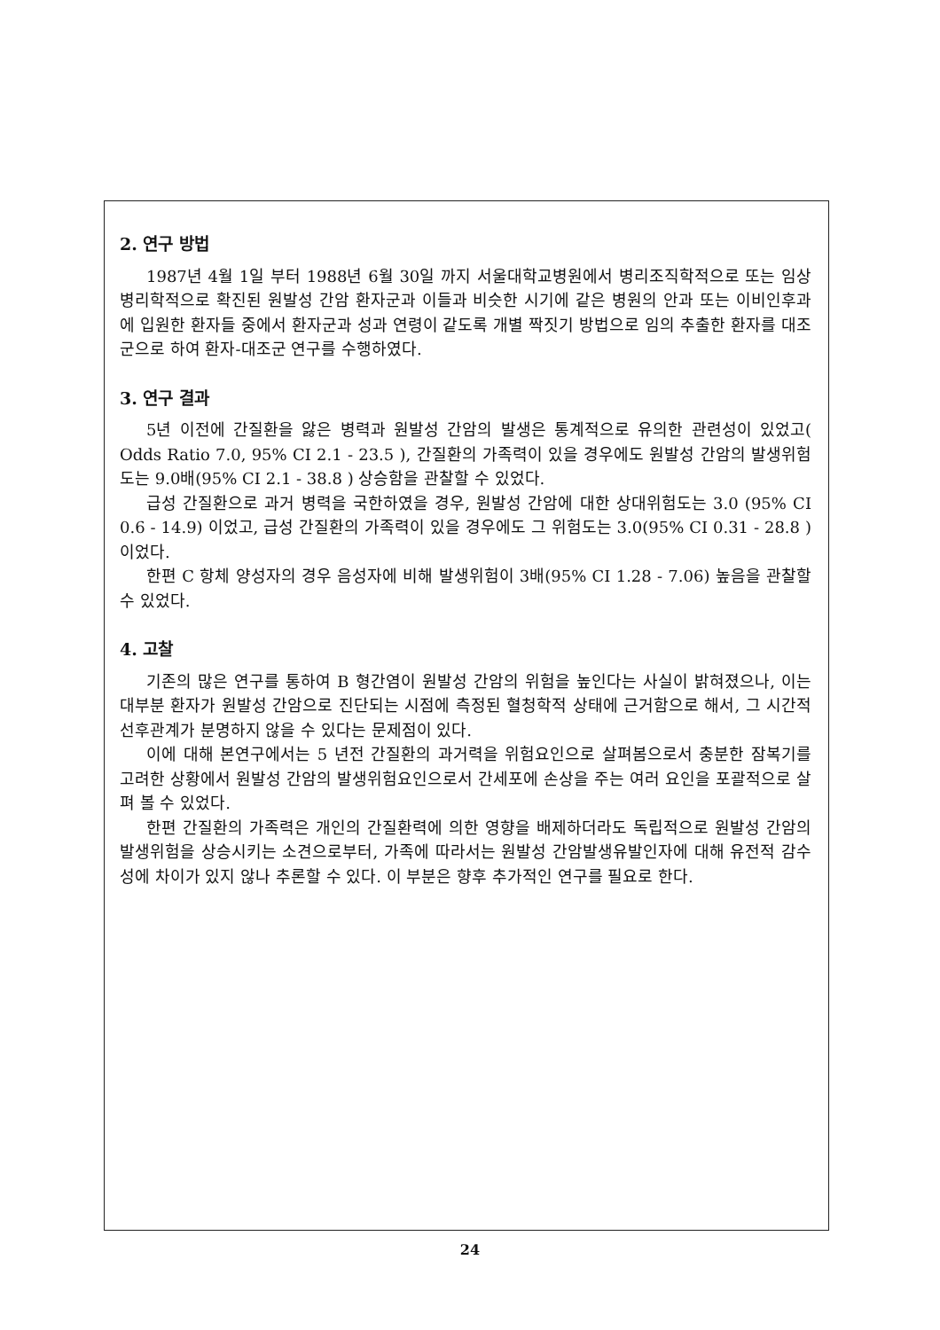2. 연구 방법
1987년 4월 1일 부터 1988년 6월 30일 까지 서울대학교병원에서 병리조직학적으로 또는 임상병리학적으로 확진된 원발성 간암 환자군과 이들과 비슷한 시기에 같은 병원의 안과 또는 이비인후과에 입원한 환자들 중에서 환자군과 성과 연령이 같도록 개별 짝짓기 방법으로 임의 추출한 환자를 대조군으로 하여 환자-대조군 연구를 수행하였다.
3. 연구 결과
5년 이전에 간질환을 앓은 병력과 원발성 간암의 발생은 통계적으로 유의한 관련성이 있었고( Odds Ratio 7.0, 95% CI 2.1 - 23.5 ), 간질환의 가족력이 있을 경우에도 원발성 간암의 발생위험도는 9.0배(95% CI 2.1 - 38.8 ) 상승함을 관찰할 수 있었다.
급성 간질환으로 과거 병력을 국한하였을 경우, 원발성 간암에 대한 상대위험도는 3.0 (95% CI 0.6 - 14.9) 이었고, 급성 간질환의 가족력이 있을 경우에도 그 위험도는 3.0(95% CI 0.31 - 28.8 ) 이었다.
한편 C 항체 양성자의 경우 음성자에 비해 발생위험이 3배(95% CI 1.28 - 7.06) 높음을 관찰할 수 있었다.
4. 고찰
기존의 많은 연구를 통하여 B 형간염이 원발성 간암의 위험을 높인다는 사실이 밝혀졌으나, 이는 대부분 환자가 원발성 간암으로 진단되는 시점에 측정된 혈청학적 상태에 근거함으로 해서, 그 시간적 선후관계가 분명하지 않을 수 있다는 문제점이 있다.
이에 대해 본연구에서는 5 년전 간질환의 과거력을 위험요인으로 살펴봄으로서 충분한 잠복기를 고려한 상황에서 원발성 간암의 발생위험요인으로서 간세포에 손상을 주는 여러 요인을 포괄적으로 살펴 볼 수 있었다.
한편 간질환의 가족력은 개인의 간질환력에 의한 영향을 배제하더라도 독립적으로 원발성 간암의 발생위험을 상승시키는 소견으로부터, 가족에 따라서는 원발성 간암발생유발인자에 대해 유전적 감수성에 차이가 있지 않나 추론할 수 있다. 이 부분은 향후 추가적인 연구를 필요로 한다.
24